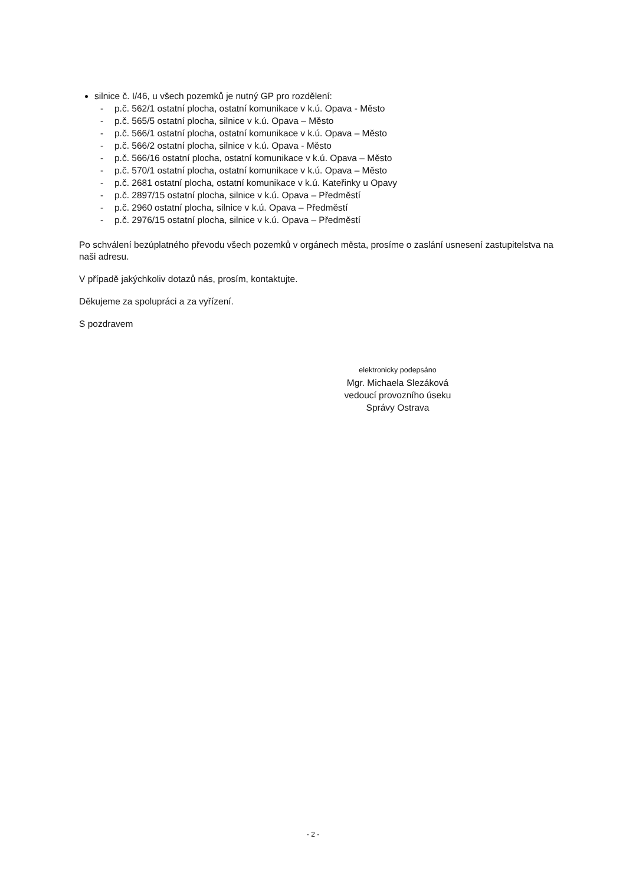silnice č. I/46, u všech pozemků je nutný GP pro rozdělení:
- p.č. 562/1 ostatní plocha, ostatní komunikace v k.ú. Opava - Město
- p.č. 565/5 ostatní plocha, silnice v k.ú. Opava – Město
- p.č. 566/1 ostatní plocha, ostatní komunikace v k.ú. Opava – Město
- p.č. 566/2 ostatní plocha, silnice v k.ú. Opava - Město
- p.č. 566/16 ostatní plocha, ostatní komunikace v k.ú. Opava – Město
- p.č. 570/1 ostatní plocha, ostatní komunikace v k.ú. Opava – Město
- p.č. 2681 ostatní plocha, ostatní komunikace v k.ú. Kateřinky u Opavy
- p.č. 2897/15 ostatní plocha, silnice v k.ú. Opava – Předměstí
- p.č. 2960 ostatní plocha, silnice v k.ú. Opava – Předměstí
- p.č. 2976/15 ostatní plocha, silnice v k.ú. Opava – Předměstí
Po schválení bezúplatného převodu všech pozemků v orgánech města, prosíme o zaslání usnesení zastupitelstva na naši adresu.
V případě jakýchkoliv dotazů nás, prosím, kontaktujte.
Děkujeme za spolupráci a za vyřízení.
S pozdravem
elektronicky podepsáno
Mgr. Michaela Slezáková
vedoucí provozního úseku
Správy Ostrava
- 2 -